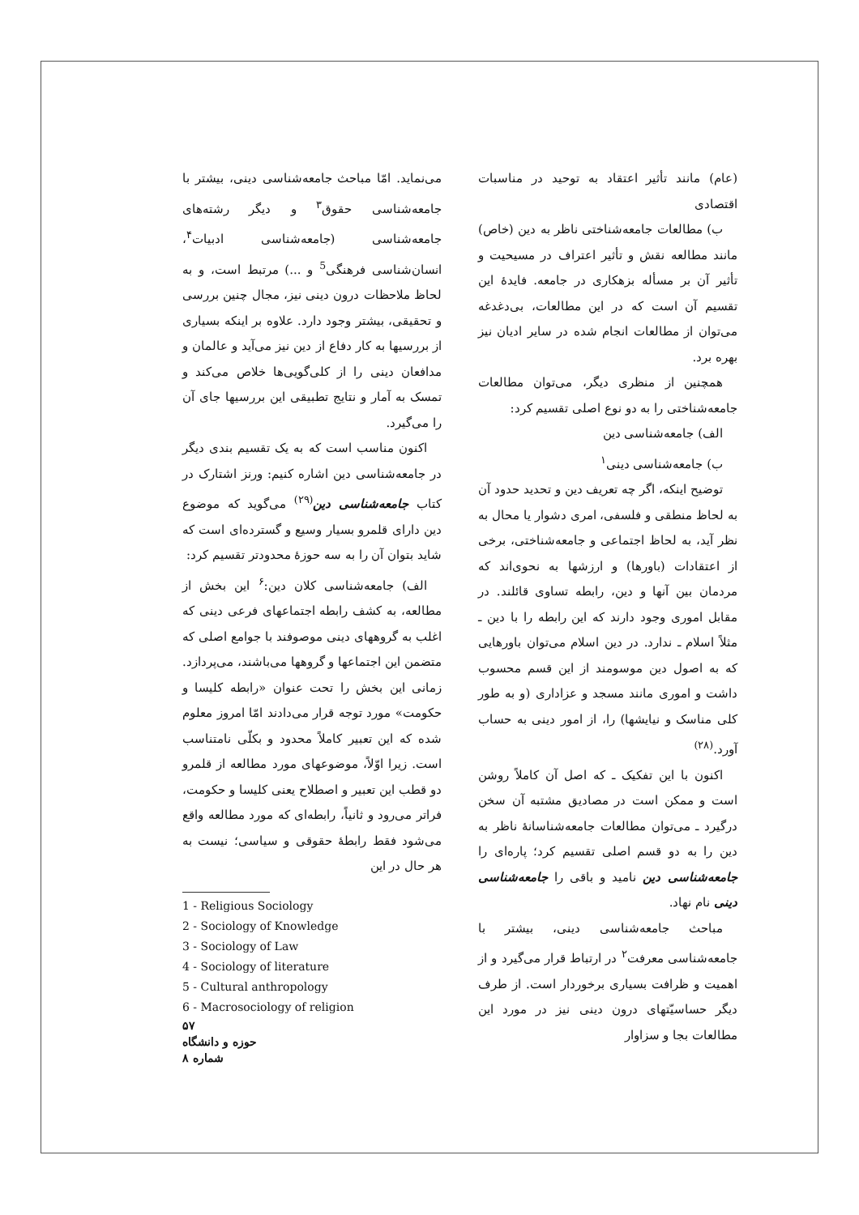(عام) مانند تأثیر اعتقاد به توحید در مناسبات اقتصادی
ب) مطالعات جامعه‌شناختی ناظر به دین (خاص) مانند مطالعه نقش و تأثیر اعتراف در مسیحیت و تأثیر آن بر مسأله بزهکاری در جامعه. فایدهٔ این تقسیم آن است که در این مطالعات، بی‌دغدغه می‌توان از مطالعات انجام شده در سایر ادیان نیز بهره برد.
همچنین از منظری دیگر، می‌توان مطالعات جامعه‌شناختی را به دو نوع اصلی تقسیم کرد:
الف) جامعه‌شناسی دین
ب) جامعه‌شناسی دینی<sup>۱</sup>
توضیح اینکه، اگر چه تعریف دین و تحدید حدود آن به لحاظ منطقی و فلسفی، امری دشوار یا محال به نظر آید، به لحاظ اجتماعی و جامعه‌شناختی، برخی از اعتقادات (باورها) و ارزشها به نحوی‌اند که مردمان بین آنها و دین، رابطه تساوی قائلند. در مقابل اموری وجود دارند که این رابطه را با دین ـ مثلاً اسلام ـ ندارد. در دین اسلام می‌توان باورهایی که به اصول دین موسومند از این قسم محسوب داشت و اموری مانند مسجد و عزاداری (و به طور کلی مناسک و نیایشها) را، از امور دینی به حساب آورد.<sup>(۲۸)</sup>
اکنون با این تفکیک ـ که اصل آن کاملاً روشن است و ممکن است در مصادیق مشتبه آن سخن درگیرد ـ می‌توان مطالعات جامعه‌شناسانهٔ ناظر به دین را به دو قسم اصلی تقسیم کرد؛ پاره‌ای را جامعه‌شناسی دین نامید و باقی را جامعه‌شناسی دینی نام نهاد.
مباحث جامعه‌شناسی دینی، بیشتر با جامعه‌شناسی معرفت<sup>۲</sup> در ارتباط قرار می‌گیرد و از اهمیت و ظرافت بسیاری برخوردار است. از طرف دیگر حساسیّتهای درون دینی نیز در مورد این مطالعات بجا و سزاوار
می‌نماید. امّا مباحث جامعه‌شناسی دینی، بیشتر با جامعه‌شناسی حقوق<sup>۳</sup> و دیگر رشته‌های جامعه‌شناسی (جامعه‌شناسی ادبیات<sup>۴</sup>، انسان‌شناسی فرهنگی<sup>5</sup> و ...) مرتبط است، و به لحاظ ملاحظات درون دینی نیز، مجال چنین بررسی و تحقیقی، بیشتر وجود دارد. علاوه بر اینکه بسیاری از بررسیها به کار دفاع از دین نیز می‌آید و عالمان و مدافعان دینی را از کلی‌گویی‌ها خلاص می‌کند و تمسک به آمار و نتایج تطبیقی این بررسیها جای آن را می‌گیرد.
اکنون مناسب است که به یک تقسیم بندی دیگر در جامعه‌شناسی دین اشاره کنیم: ورنز اشتارک در کتاب جامعه‌شناسی دین<sup>(۲۹)</sup> می‌گوید که موضوع دین دارای قلمرو بسیار وسیع و گسترده‌ای است که شاید بتوان آن را به سه حوزهٔ محدودتر تقسیم کرد:
الف) جامعه‌شناسی کلان دین:<sup>۶</sup> این بخش از مطالعه، به کشف رابطه اجتماعهای فرعی دینی که اغلب به گروههای دینی موصوفند با جوامع اصلی که متضمن این اجتماعها و گروهها می‌باشند، می‌پردازد. زمانی این بخش را تحت عنوان «رابطه کلیسا و حکومت» مورد توجه قرار می‌دادند امّا امروز معلوم شده که این تعبیر کاملاً محدود و بکلّی نامتناسب است. زیرا اوّلاً، موضوعهای مورد مطالعه از قلمرو دو قطب این تعبیر و اصطلاح یعنی کلیسا و حکومت، فراتر می‌رود و ثانیاً، رابطه‌ای که مورد مطالعه واقع می‌شود فقط رابطهٔ حقوقی و سیاسی؛ نیست به هر حال در این
1 - Religious Sociology
2 - Sociology of Knowledge
3 - Sociology of Law
4 - Sociology of literature
5 - Cultural anthropology
6 - Macrosociology of religion
۵۷
حوزه و دانشگاه
شماره ۸